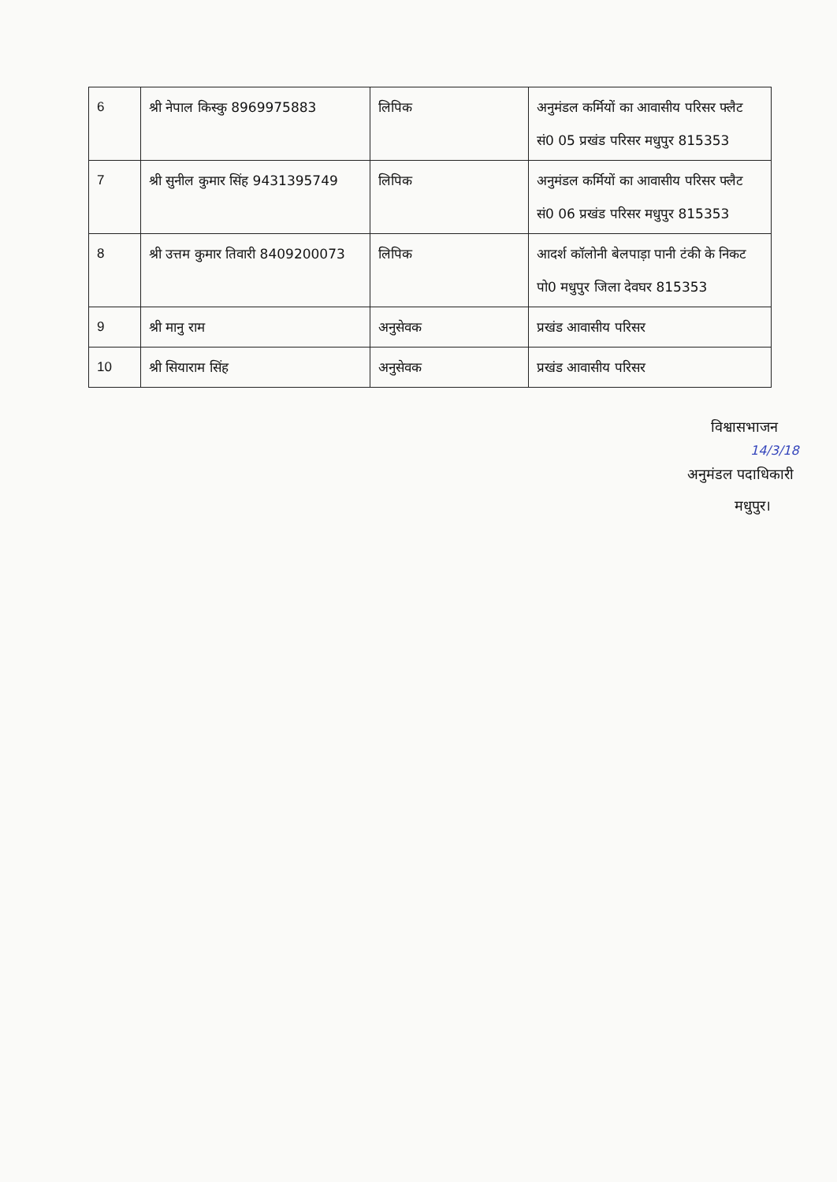| 6 | श्री नेपाल किस्कु 8969975883 | लिपिक | अनुमंडल कर्मियों का आवासीय परिसर फ्लैट सं0 05 प्रखंड परिसर मधुपुर 815353 |
| 7 | श्री सुनील कुमार सिंह 9431395749 | लिपिक | अनुमंडल कर्मियों का आवासीय परिसर फ्लैट सं0 06 प्रखंड परिसर मधुपुर 815353 |
| 8 | श्री उत्तम कुमार तिवारी 8409200073 | लिपिक | आदर्श कॉलोनी बेलपाड़ा पानी टंकी के निकट पो0 मधुपुर जिला देवघर 815353 |
| 9 | श्री मानु राम | अनुसेवक | प्रखंड आवासीय परिसर |
| 10 | श्री सियाराम सिंह | अनुसेवक | प्रखंड आवासीय परिसर |
विश्वासभाजन
14/3/18
अनुमंडल पदाधिकारी
मधुपुर।